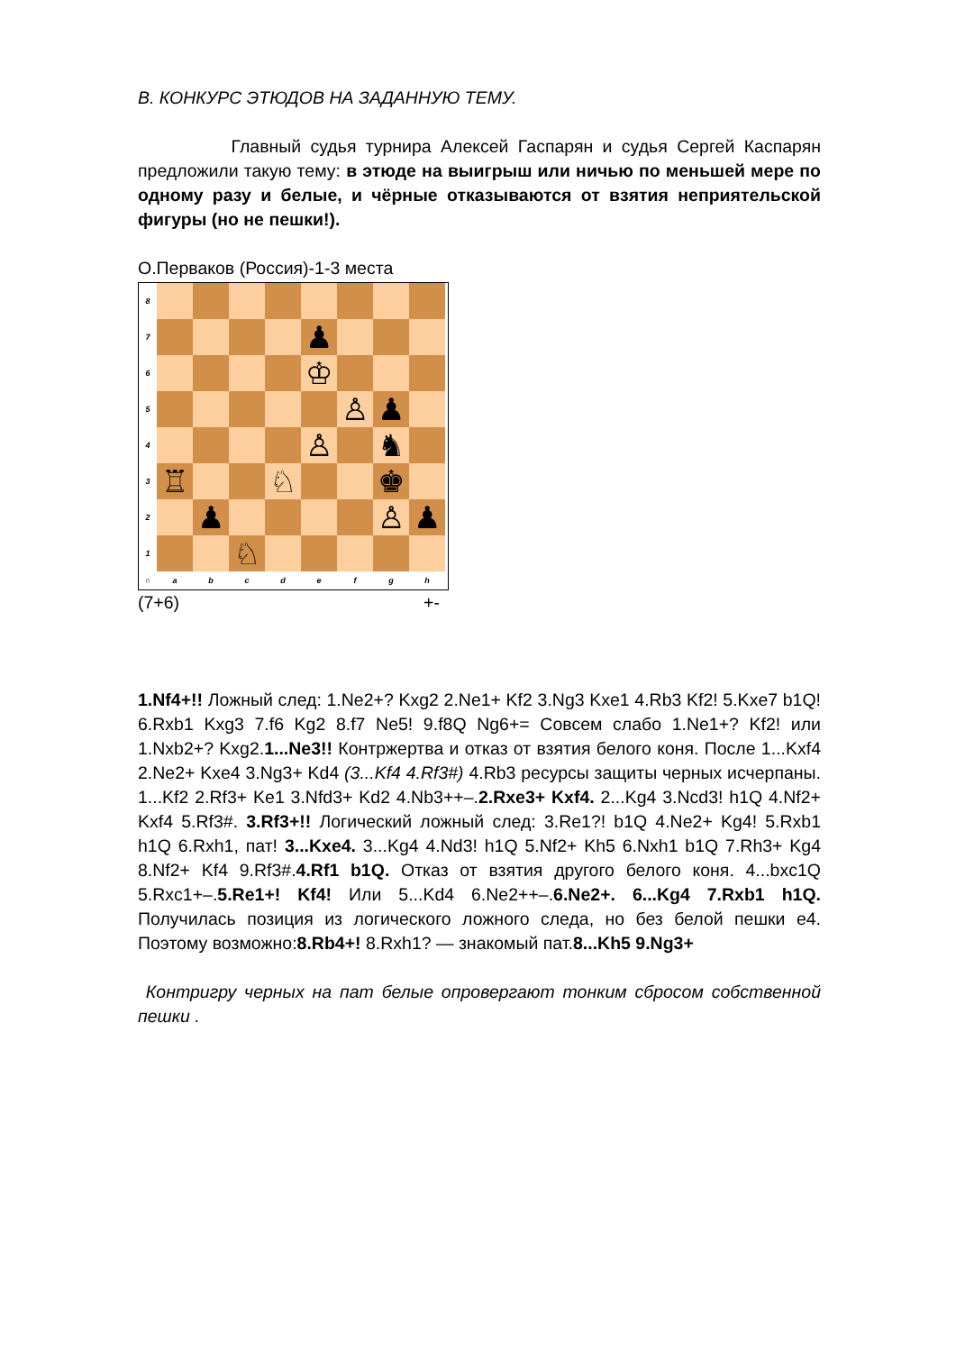B. КОНКУРС ЭТЮДОВ НА ЗАДАННУЮ ТЕМУ.
Главный судья турнира Алексей Гаспарян и судья Сергей Каспарян предложили такую тему: в этюде на выигрыш или ничью по меньшей мере по одному разу и белые, и чёрные отказываются от взятия неприятельской фигуры (но не пешки!).
О.Перваков (Россия)-1-3 места
8
7
♟
6
♔
5
♙ ♟
4
♙ ♞
3
♖ ♘ ♚
2
♟ ♙ ♟
1
♘
○ abcdefgh
(7+6) +-
1.Nf4+!! Ложный след: 1.Ne2+? Kxg2 2.Ne1+ Kf2 3.Ng3 Kxe1 4.Rb3 Kf2! 5.Kxe7 b1Q! 6.Rxb1 Kxg3 7.f6 Kg2 8.f7 Ne5! 9.f8Q Ng6+= Совсем слабо 1.Ne1+? Kf2! или 1.Nxb2+? Kxg2.1...Ne3!! Контржертва и отказ от взятия белого коня. После 1...Kxf4 2.Ne2+ Kxe4 3.Ng3+ Kd4 (3...Kf4 4.Rf3#) 4.Rb3 ресурсы защиты черных исчерпаны. 1...Kf2 2.Rf3+ Ke1 3.Nfd3+ Kd2 4.Nb3++–.2.Rxe3+ Kxf4. 2...Kg4 3.Ncd3! h1Q 4.Nf2+ Kxf4 5.Rf3#. 3.Rf3+!! Логический ложный след: 3.Re1?! b1Q 4.Ne2+ Kg4! 5.Rxb1 h1Q 6.Rxh1, пат! 3...Kxe4. 3...Kg4 4.Nd3! h1Q 5.Nf2+ Kh5 6.Nxh1 b1Q 7.Rh3+ Kg4 8.Nf2+ Kf4 9.Rf3#.4.Rf1 b1Q. Отказ от взятия другого белого коня. 4...bxc1Q 5.Rxc1+–.5.Re1+! Kf4! Или 5...Kd4 6.Ne2++–.6.Ne2+. 6...Kg4 7.Rxb1 h1Q. Получилась позиция из логического ложного следа, но без белой пешки e4. Поэтому возможно:8.Rb4+! 8.Rxh1? — знакомый пат.8...Kh5 9.Ng3+
Контригру черных на пат белые опровергают тонким сбросом собственной пешки .